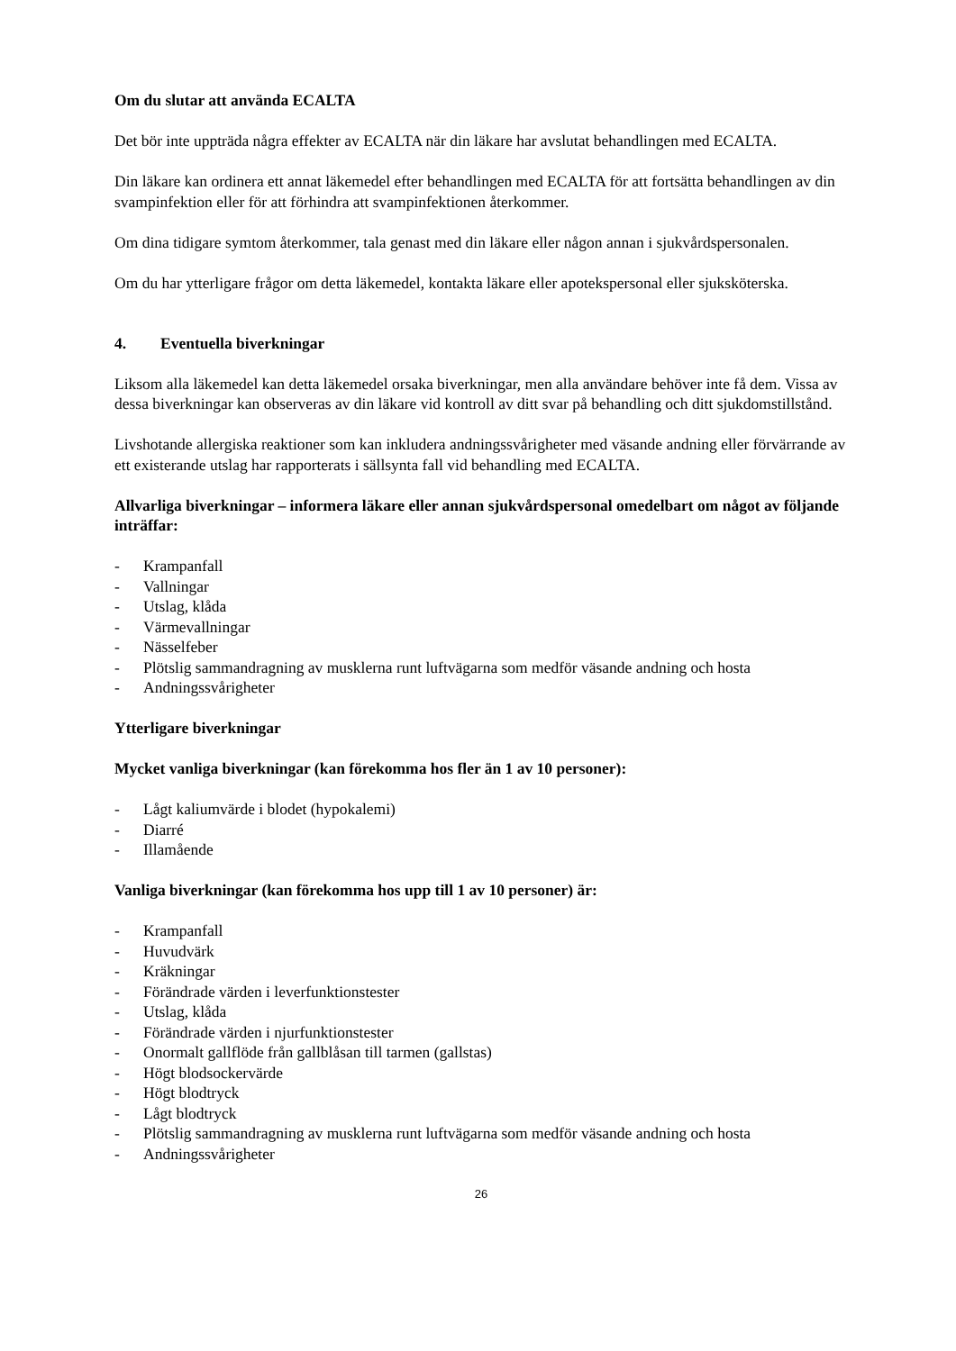Om du slutar att använda ECALTA
Det bör inte uppträda några effekter av ECALTA när din läkare har avslutat behandlingen med ECALTA.
Din läkare kan ordinera ett annat läkemedel efter behandlingen med ECALTA för att fortsätta behandlingen av din svampinfektion eller för att förhindra att svampinfektionen återkommer.
Om dina tidigare symtom återkommer, tala genast med din läkare eller någon annan i sjukvårdspersonalen.
Om du har ytterligare frågor om detta läkemedel, kontakta läkare eller apotekspersonal eller sjuksköterska.
4. Eventuella biverkningar
Liksom alla läkemedel kan detta läkemedel orsaka biverkningar, men alla användare behöver inte få dem. Vissa av dessa biverkningar kan observeras av din läkare vid kontroll av ditt svar på behandling och ditt sjukdomstillstånd.
Livshotande allergiska reaktioner som kan inkludera andningssvårigheter med väsande andning eller förvärrande av ett existerande utslag har rapporterats i sällsynta fall vid behandling med ECALTA.
Allvarliga biverkningar – informera läkare eller annan sjukvårdspersonal omedelbart om något av följande inträffar:
- Krampanfall
- Vallningar
- Utslag, klåda
- Värmevallningar
- Nässelfeber
- Plötslig sammandragning av musklerna runt luftvägarna som medför väsande andning och hosta
- Andningssvårigheter
Ytterligare biverkningar
Mycket vanliga biverkningar (kan förekomma hos fler än 1 av 10 personer):
- Lågt kaliumvärde i blodet (hypokalemi)
- Diarré
- Illamående
Vanliga biverkningar (kan förekomma hos upp till 1 av 10 personer) är:
- Krampanfall
- Huvudvärk
- Kräkningar
- Förändrade värden i leverfunktionstester
- Utslag, klåda
- Förändrade värden i njurfunktionstester
- Onormalt gallflöde från gallblåsan till tarmen (gallstas)
- Högt blodsockervärde
- Högt blodtryck
- Lågt blodtryck
- Plötslig sammandragning av musklerna runt luftvägarna som medför väsande andning och hosta
- Andningssvårigheter
26